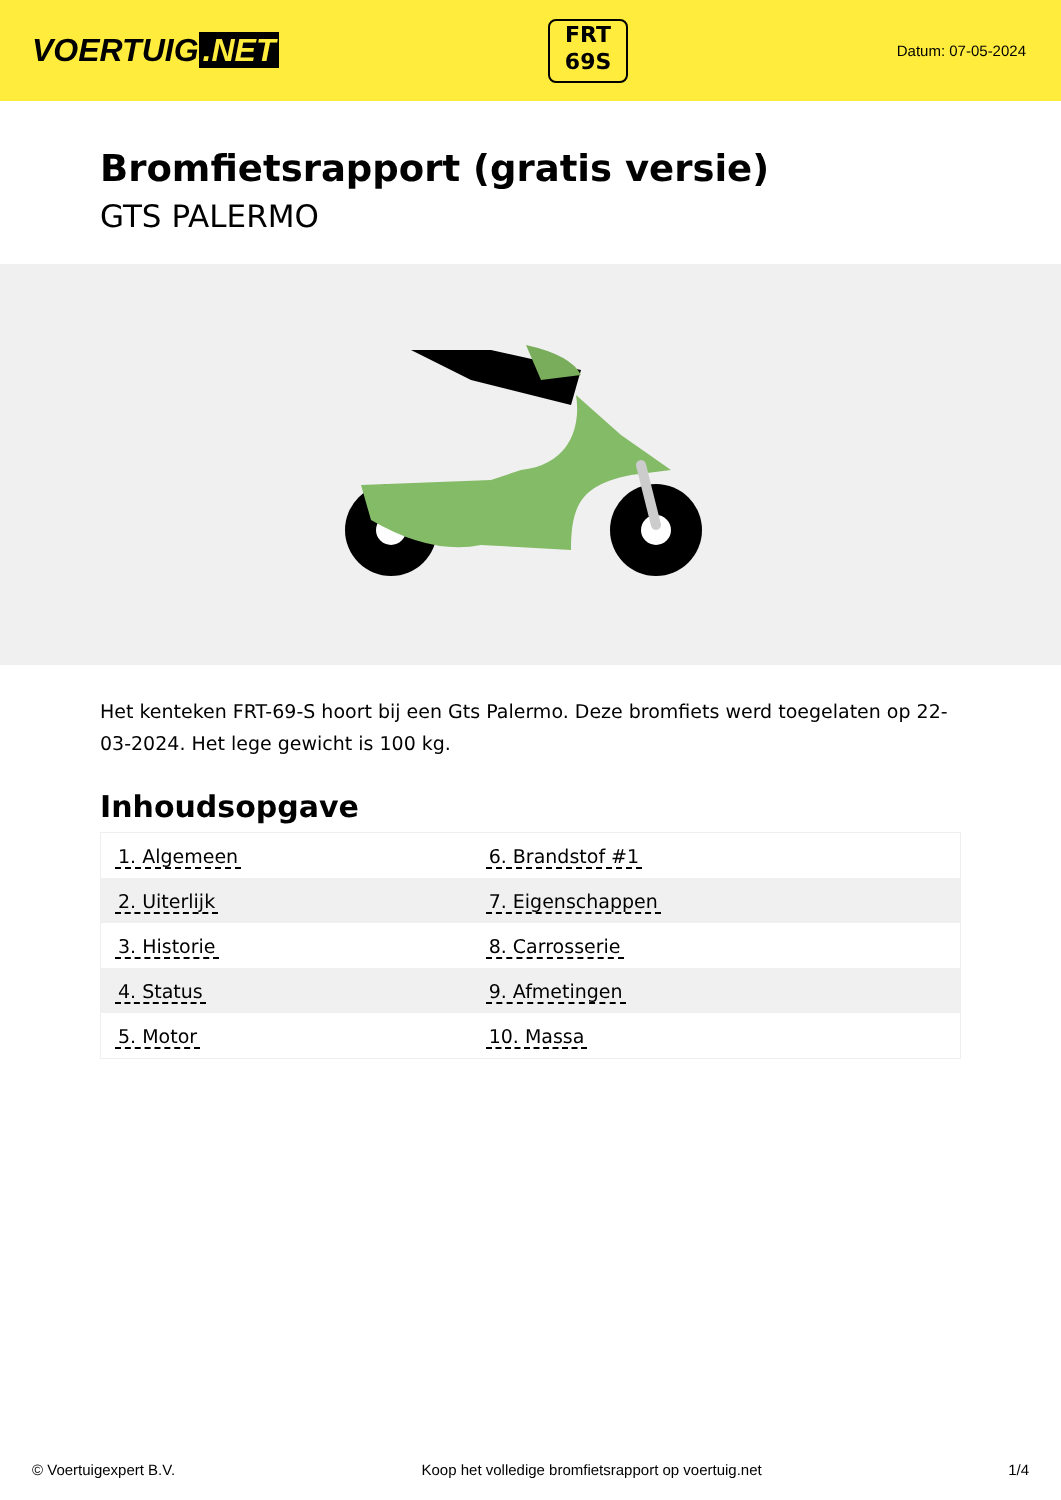VOERTUIG.NET
FRT
69S
Datum: 07-05-2024
Bromfietsrapport (gratis versie)
GTS PALERMO
Het kenteken FRT-69-S hoort bij een Gts Palermo. Deze bromfiets werd toegelaten op 22-03-2024. Het lege gewicht is 100 kg.
Inhoudsopgave
| 1. Algemeen | 6. Brandstof #1 |
| 2. Uiterlijk | 7. Eigenschappen |
| 3. Historie | 8. Carrosserie |
| 4. Status | 9. Afmetingen |
| 5. Motor | 10. Massa |
© Voertuigexpert B.V. Koop het volledige bromfietsrapport op voertuig.net 1/4